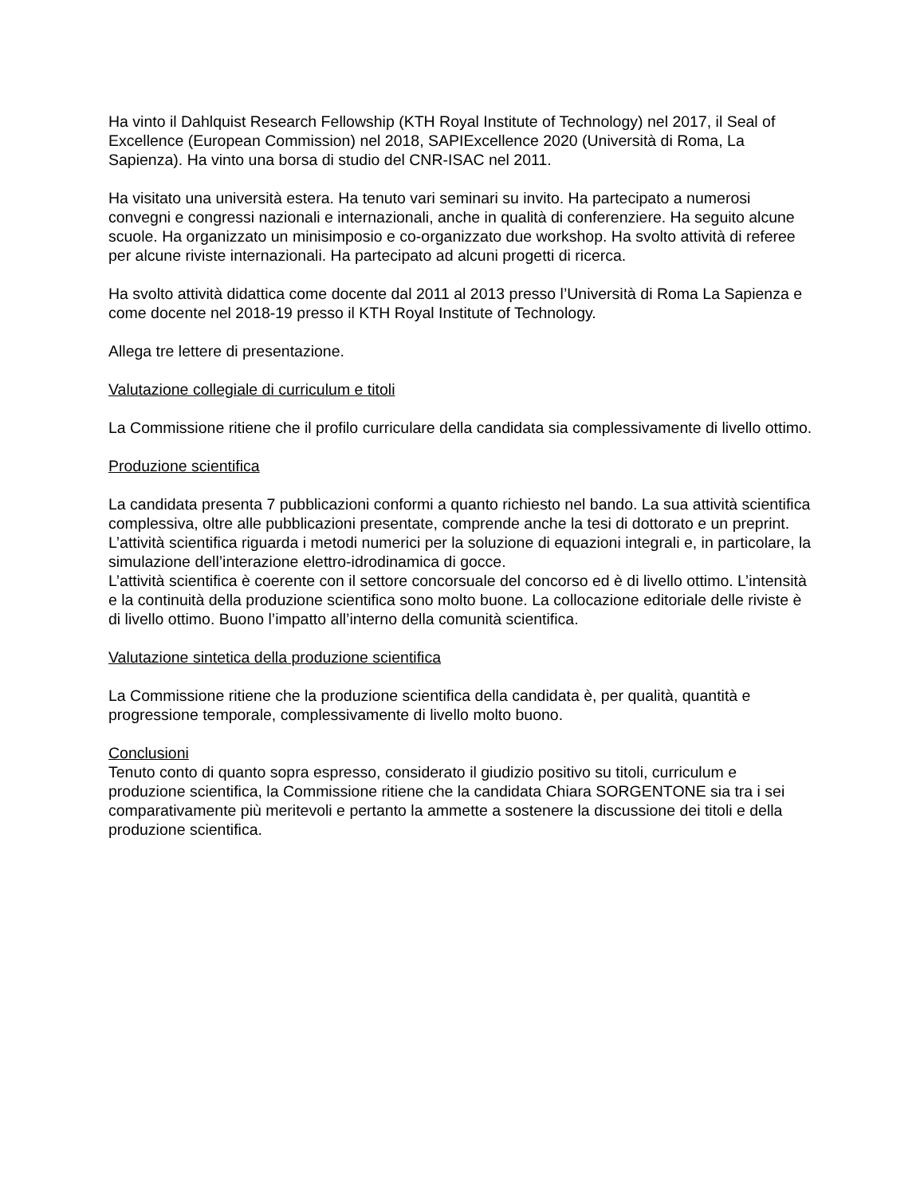Ha vinto il Dahlquist Research Fellowship (KTH Royal Institute of Technology) nel 2017, il Seal of Excellence (European Commission) nel 2018, SAPIExcellence 2020 (Università di Roma, La Sapienza). Ha vinto una borsa di studio del CNR-ISAC nel 2011.
Ha visitato una università estera. Ha tenuto vari seminari su invito. Ha partecipato a numerosi convegni e congressi nazionali e internazionali, anche in qualità di conferenziere. Ha seguito alcune scuole. Ha organizzato un minisimposio e co-organizzato due workshop. Ha svolto attività di referee per alcune riviste internazionali. Ha partecipato ad alcuni progetti di ricerca.
Ha svolto attività didattica come docente dal 2011 al 2013 presso l’Università di Roma La Sapienza e come docente nel 2018-19 presso il KTH Royal Institute of Technology.
Allega tre lettere di presentazione.
Valutazione collegiale di curriculum e titoli
La Commissione ritiene che il profilo curriculare della candidata sia complessivamente di livello ottimo.
Produzione scientifica
La candidata presenta 7 pubblicazioni conformi a quanto richiesto nel bando. La sua attività scientifica complessiva, oltre alle pubblicazioni presentate, comprende anche la tesi di dottorato e un preprint.
L’attività scientifica riguarda i metodi numerici per la soluzione di equazioni integrali e, in particolare, la simulazione dell’interazione elettro-idrodinamica di gocce.
L’attività scientifica è coerente con il settore concorsuale del concorso ed è di livello ottimo. L’intensità e la continuità della produzione scientifica sono molto buone. La collocazione editoriale delle riviste è di livello ottimo. Buono l’impatto all’interno della comunità scientifica.
Valutazione sintetica della produzione scientifica
La Commissione ritiene che la produzione scientifica della candidata è, per qualità, quantità e progressione temporale, complessivamente di livello molto buono.
Conclusioni
Tenuto conto di quanto sopra espresso, considerato il giudizio positivo su titoli, curriculum e produzione scientifica, la Commissione ritiene che la candidata Chiara SORGENTONE sia tra i sei comparativamente più meritevoli e pertanto la ammette a sostenere la discussione dei titoli e della produzione scientifica.